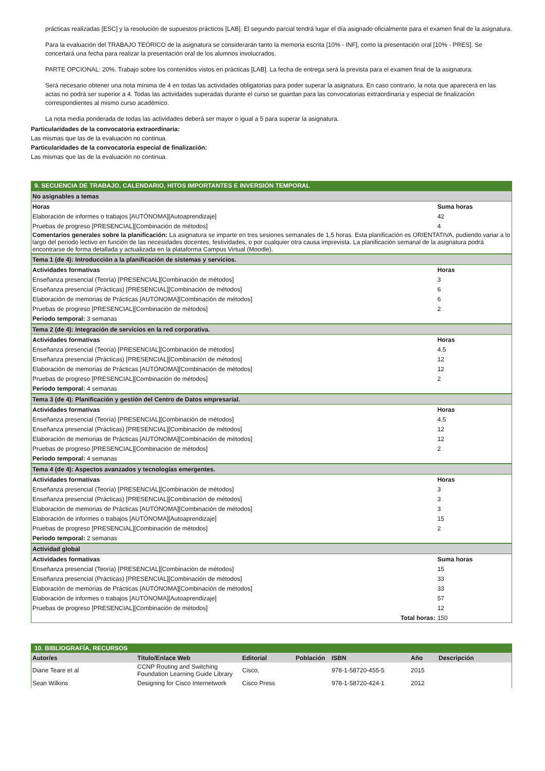prácticas realizadas [ESC] y la resolución de supuestos prácticos [LAB]. El segundo parcial tendrá lugar el día asignado oficialmente para el examen final de la asignatura.
Para la evaluación del TRABAJO TEÓRICO de la asignatura se considerarán tanto la memoria escrita [10% - INF], como la presentación oral [10% - PRES]. Se concertará una fecha para realizar la presentación oral de los alumnos involucrados.
PARTE OPCIONAL: 20%. Trabajo sobre los contenidos vistos en prácticas [LAB]. La fecha de entrega será la prevista para el examen final de la asignatura.
Será necesario obtener una nota mínima de 4 en todas las actividades obligatorias para poder superar la asignatura. En caso contrario, la nota que aparecerá en las actas no podrá ser superior a 4. Todas las actividades superadas durante el curso se guardan para las convocatorias extraordinaria y especial de finalización correspondientes al mismo curso académico.
La nota media ponderada de todas las actividades deberá ser mayor o igual a 5 para superar la asignatura.
Particularidades de la convocatoria extraordinaria:
Las mismas que las de la evaluación no continua.
Particularidades de la convocatoria especial de finalización:
Las mismas que las de la evaluación no continua.
9. SECUENCIA DE TRABAJO, CALENDARIO, HITOS IMPORTANTES E INVERSIÓN TEMPORAL
| No asignables a temas | |
| Horas | Suma horas |
| Elaboración de informes o trabajos [AUTÓNOMA][Autoaprendizaje] | 42 |
| Pruebas de progreso [PRESENCIAL][Combinación de métodos] | 4 |
| Comentarios generales sobre la planificación: La asignatura se imparte en tres sesiones semanales de 1,5 horas. Esta planificación es ORIENTATIVA, pudiendo variar a lo largo del periodo lectivo en función de las necesidades docentes, festividades, o por cualquier otra causa imprevista. La planificación semanal de la asignatura podrá encontrarse de forma detallada y actualizada en la plataforma Campus Virtual (Moodle). | |
| Tema 1 (de 4): Introducción a la planificación de sistemas y servicios. | |
| Actividades formativas | Horas |
| Enseñanza presencial (Teoría) [PRESENCIAL][Combinación de métodos] | 3 |
| Enseñanza presencial (Prácticas) [PRESENCIAL][Combinación de métodos] | 6 |
| Elaboración de memorias de Prácticas [AUTÓNOMA][Combinación de métodos] | 6 |
| Pruebas de progreso [PRESENCIAL][Combinación de métodos] | 2 |
| Periodo temporal: 3 semanas | |
| Tema 2 (de 4): Integración de servicios en la red corporativa. | |
| Actividades formativas | Horas |
| Enseñanza presencial (Teoría) [PRESENCIAL][Combinación de métodos] | 4.5 |
| Enseñanza presencial (Prácticas) [PRESENCIAL][Combinación de métodos] | 12 |
| Elaboración de memorias de Prácticas [AUTÓNOMA][Combinación de métodos] | 12 |
| Pruebas de progreso [PRESENCIAL][Combinación de métodos] | 2 |
| Periodo temporal: 4 semanas | |
| Tema 3 (de 4): Planificación y gestión del Centro de Datos empresarial. | |
| Actividades formativas | Horas |
| Enseñanza presencial (Teoría) [PRESENCIAL][Combinación de métodos] | 4.5 |
| Enseñanza presencial (Prácticas) [PRESENCIAL][Combinación de métodos] | 12 |
| Elaboración de memorias de Prácticas [AUTÓNOMA][Combinación de métodos] | 12 |
| Pruebas de progreso [PRESENCIAL][Combinación de métodos] | 2 |
| Periodo temporal: 4 semanas | |
| Tema 4 (de 4): Aspectos avanzados y tecnologías emergentes. | |
| Actividades formativas | Horas |
| Enseñanza presencial (Teoría) [PRESENCIAL][Combinación de métodos] | 3 |
| Enseñanza presencial (Prácticas) [PRESENCIAL][Combinación de métodos] | 3 |
| Elaboración de memorias de Prácticas [AUTÓNOMA][Combinación de métodos] | 3 |
| Elaboración de informes o trabajos [AUTÓNOMA][Autoaprendizaje] | 15 |
| Pruebas de progreso [PRESENCIAL][Combinación de métodos] | 2 |
| Periodo temporal: 2 semanas | |
| Actividad global | |
| Actividades formativas | Suma horas |
| Enseñanza presencial (Teoría) [PRESENCIAL][Combinación de métodos] | 15 |
| Enseñanza presencial (Prácticas) [PRESENCIAL][Combinación de métodos] | 33 |
| Elaboración de memorias de Prácticas [AUTÓNOMA][Combinación de métodos] | 33 |
| Elaboración de informes o trabajos [AUTÓNOMA][Autoaprendizaje] | 57 |
| Pruebas de progreso [PRESENCIAL][Combinación de métodos] | 12 |
| Total horas: | 150 |
10. BIBLIOGRAFÍA, RECURSOS
| Autor/es | Título/Enlace Web | Editorial | Población | ISBN | Año | Descripción |
| --- | --- | --- | --- | --- | --- | --- |
| Diane Teare et al | CCNP Routing and Switching Foundation Learning Guide Library | Cisco, | | 978-1-58720-455-5 | 2015 | |
| Sean Wilkins | Designing for Cisco Internetwork | Cisco Press | | 978-1-58720-424-1 | 2012 | |